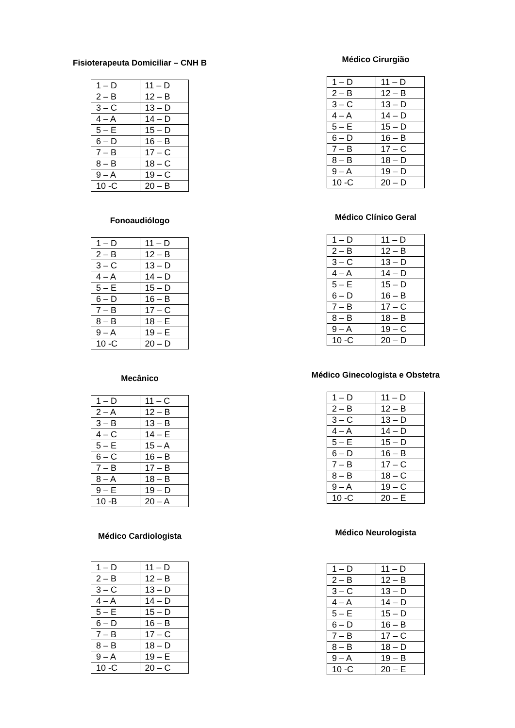Fisioterapeuta Domiciliar – CNH B
| 1 – D | 11 – D |
| 2 – B | 12 – B |
| 3 – C | 13 – D |
| 4 – A | 14 – D |
| 5 – E | 15 – D |
| 6 – D | 16 – B |
| 7 – B | 17 – C |
| 8 – B | 18 – C |
| 9 – A | 19 – C |
| 10 -C | 20 – B |
Fonoaudiólogo
| 1 – D | 11 – D |
| 2 – B | 12 – B |
| 3 – C | 13 – D |
| 4 – A | 14 – D |
| 5 – E | 15 – D |
| 6 – D | 16 – B |
| 7 – B | 17 – C |
| 8 – B | 18 – E |
| 9 – A | 19 – E |
| 10 -C | 20 – D |
Mecânico
| 1 – D | 11 – C |
| 2 – A | 12 – B |
| 3 – B | 13 – B |
| 4 – C | 14 – E |
| 5 – E | 15 – A |
| 6 – C | 16 – B |
| 7 – B | 17 – B |
| 8 – A | 18 – B |
| 9 – E | 19 – D |
| 10 -B | 20 – A |
Médico Cardiologista
| 1 – D | 11 – D |
| 2 – B | 12 – B |
| 3 – C | 13 – D |
| 4 – A | 14 – D |
| 5 – E | 15 – D |
| 6 – D | 16 – B |
| 7 – B | 17 – C |
| 8 – B | 18 – D |
| 9 – A | 19 – E |
| 10 -C | 20 – C |
Médico Cirurgião
| 1 – D | 11 – D |
| 2 – B | 12 – B |
| 3 – C | 13 – D |
| 4 – A | 14 – D |
| 5 – E | 15 – D |
| 6 – D | 16 – B |
| 7 – B | 17 – C |
| 8 – B | 18 – D |
| 9 – A | 19 – D |
| 10 -C | 20 – D |
Médico Clínico Geral
| 1 – D | 11 – D |
| 2 – B | 12 – B |
| 3 – C | 13 – D |
| 4 – A | 14 – D |
| 5 – E | 15 – D |
| 6 – D | 16 – B |
| 7 – B | 17 – C |
| 8 – B | 18 – B |
| 9 – A | 19 – C |
| 10 -C | 20 – D |
Médico Ginecologista e Obstetra
| 1 – D | 11 – D |
| 2 – B | 12 – B |
| 3 – C | 13 – D |
| 4 – A | 14 – D |
| 5 – E | 15 – D |
| 6 – D | 16 – B |
| 7 – B | 17 – C |
| 8 – B | 18 – C |
| 9 – A | 19 – C |
| 10 -C | 20 – E |
Médico Neurologista
| 1 – D | 11 – D |
| 2 – B | 12 – B |
| 3 – C | 13 – D |
| 4 – A | 14 – D |
| 5 – E | 15 – D |
| 6 – D | 16 – B |
| 7 – B | 17 – C |
| 8 – B | 18 – D |
| 9 – A | 19 – B |
| 10 -C | 20 – E |